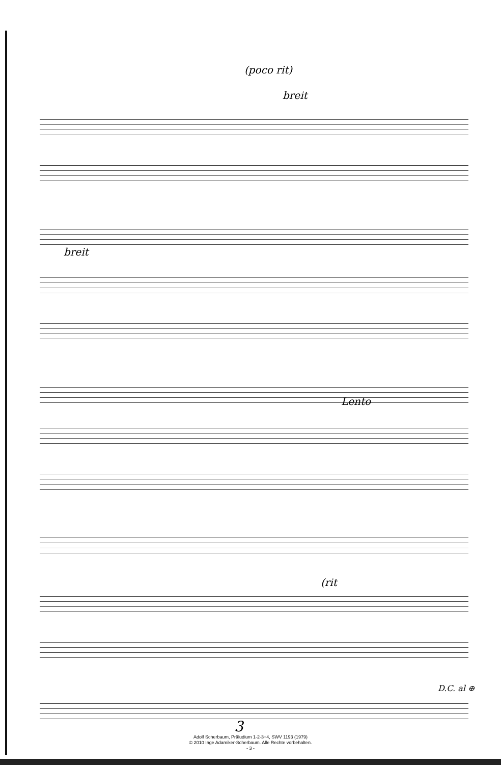(poco rit)
breit
breit
Lento
(rit
D.C. al ⊕
3
Adolf Scherbaum, Präludium 1-2-3+4, SWV 1193 (1979)
© 2010 Inge Adamiker-Scherbaum. Alle Rechte vorbehalten.
- 3 -